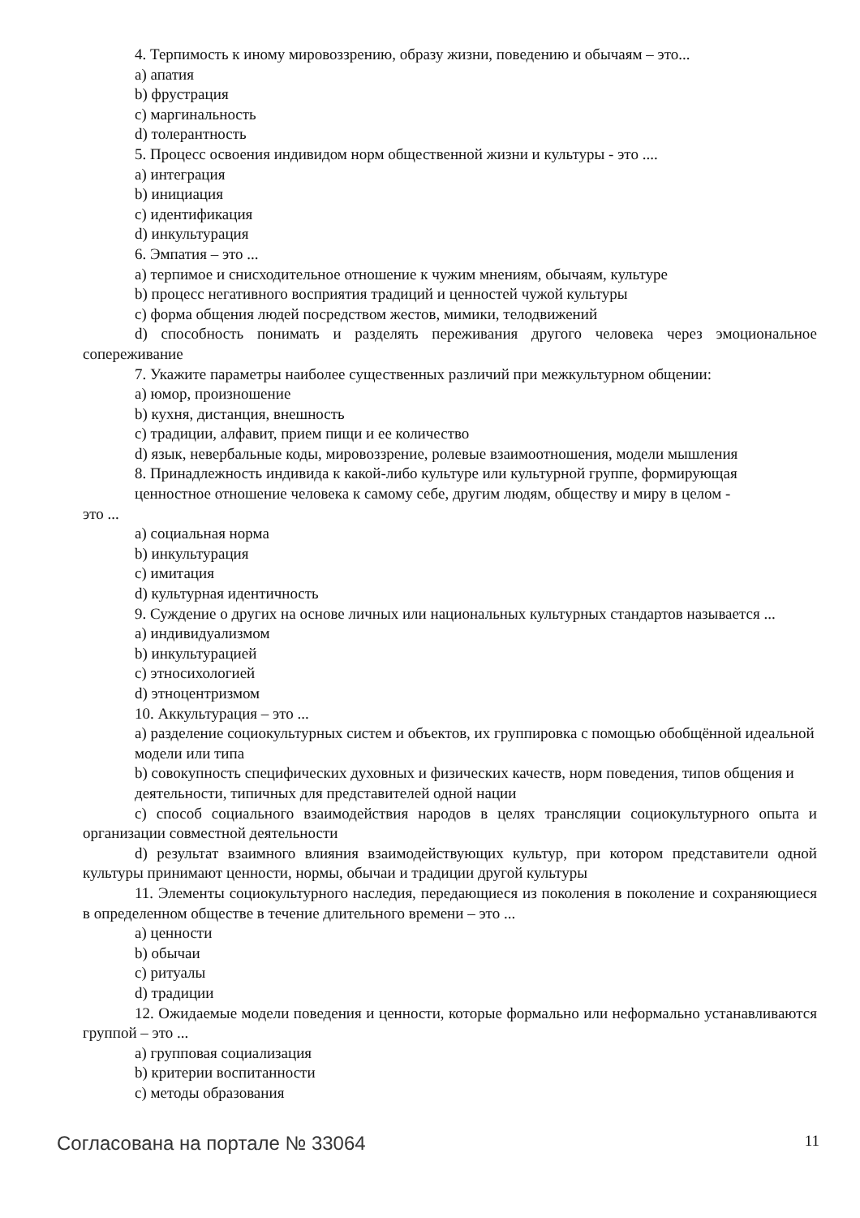4. Терпимость к иному мировоззрению, образу жизни, поведению и обычаям – это...
a) апатия
b) фрустрация
c) маргинальность
d) толерантность
5. Процесс освоения индивидом норм общественной жизни и культуры - это ....
a) интеграция
b) инициация
c) идентификация
d) инкультурация
6. Эмпатия – это ...
a) терпимое и снисходительное отношение к чужим мнениям, обычаям, культуре
b) процесс негативного восприятия традиций и ценностей чужой культуры
c) форма общения людей посредством жестов, мимики, телодвижений
d) способность понимать и разделять переживания другого человека через эмоциональное сопереживание
7. Укажите параметры наиболее существенных различий при межкультурном общении:
a) юмор, произношение
b) кухня, дистанция, внешность
c) традиции, алфавит, прием пищи и ее количество
d) язык, невербальные коды, мировоззрение, ролевые взаимоотношения, модели мышления
8. Принадлежность индивида к какой-либо культуре или культурной группе, формирующая
ценностное отношение человека к самому себе, другим людям, обществу и миру в целом -
это ...
a) социальная норма
b) инкультурация
c) имитация
d) культурная идентичность
9. Суждение о других на основе личных или национальных культурных стандартов называется ...
a) индивидуализмом
b) инкультурацией
c) этносихологией
d) этноцентризмом
10. Аккультурация – это ...
a) разделение социокультурных систем и объектов, их группировка с помощью обобщённой идеальной модели или типа
b) совокупность специфических духовных и физических качеств, норм поведения, типов общения и деятельности, типичных для представителей одной нации
c) способ социального взаимодействия народов в целях трансляции социокультурного опыта и организации совместной деятельности
d) результат взаимного влияния взаимодействующих культур, при котором представители одной культуры принимают ценности, нормы, обычаи и традиции другой культуры
11. Элементы социокультурного наследия, передающиеся из поколения в поколение и сохраняющиеся в определенном обществе в течение длительного времени – это ...
a) ценности
b) обычаи
c) ритуалы
d) традиции
12. Ожидаемые модели поведения и ценности, которые формально или неформально устанавливаются группой – это ...
a) групповая социализация
b) критерии воспитанности
c) методы образования
Согласована на портале № 33064 11